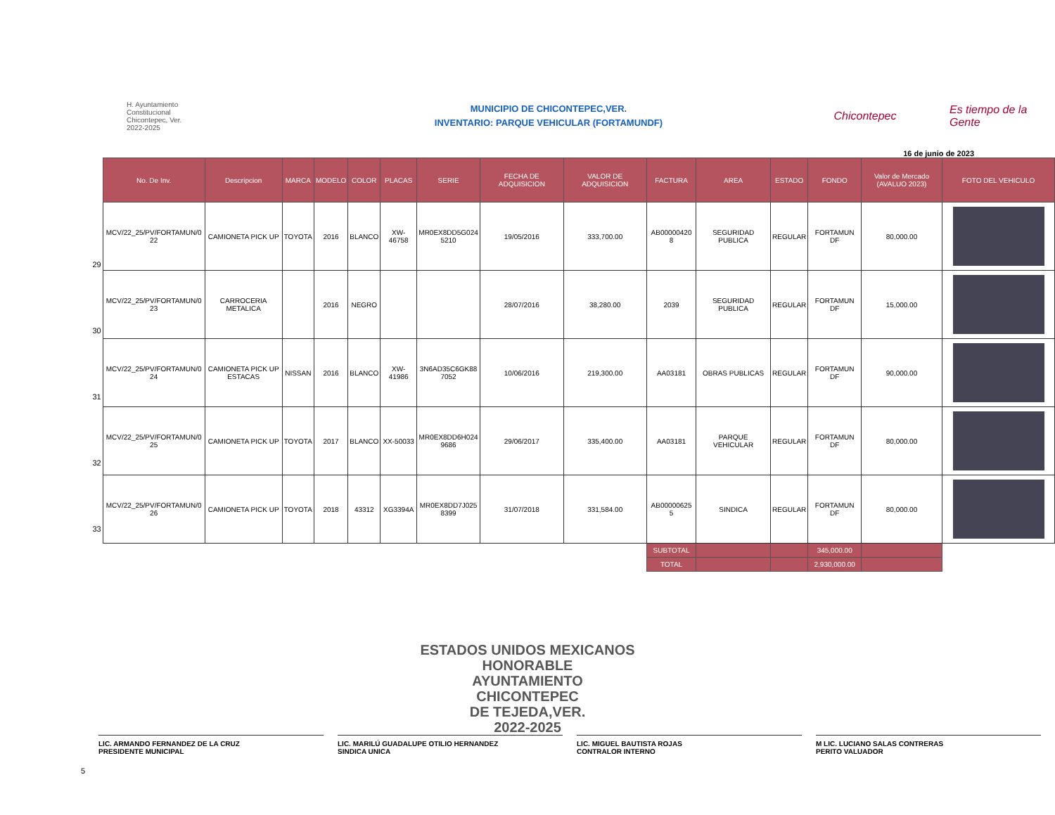H. Ayuntamiento
Constitucional
Chicontepec, Ver.
2022-2025
MUNICIPIO DE CHICONTEPEC,VER.
INVENTARIO: PARQUE VEHICULAR (FORTAMUNDF)
Chicontepec
Es tiempo de la Gente
16 de junio de 2023
29
30
31
32
33
| No. De Inv. | Descripcion | MARCA | MODELO | COLOR | PLACAS | SERIE | FECHA DE ADQUISICION | VALOR DE ADQUISICION | FACTURA | AREA | ESTADO | FONDO | Valor de Mercado (AVALUO 2023) | FOTO DEL VEHICULO |
| --- | --- | --- | --- | --- | --- | --- | --- | --- | --- | --- | --- | --- | --- | --- |
| MCV/22_25/PV/FORTAMUN/0 22 | CAMIONETA PICK UP | TOYOTA | 2016 | BLANCO | XW-46758 | MR0EX8DD5G024 5210 | 19/05/2016 | 333,700.00 | AB00000420 8 | SEGURIDAD PUBLICA | REGULAR | FORTAMUN DF | 80,000.00 | |
| MCV/22_25/PV/FORTAMUN/0 23 | CARROCERIA METALICA | | 2016 | NEGRO | | | 28/07/2016 | 38,280.00 | 2039 | SEGURIDAD PUBLICA | REGULAR | FORTAMUN DF | 15,000.00 | |
| MCV/22_25/PV/FORTAMUN/0 24 | CAMIONETA PICK UP ESTACAS | NISSAN | 2016 | BLANCO | XW-41986 | 3N6AD35C6GK88 7052 | 10/06/2016 | 219,300.00 | AA03181 | OBRAS PUBLICAS | REGULAR | FORTAMUN DF | 90,000.00 | |
| MCV/22_25/PV/FORTAMUN/0 25 | CAMIONETA PICK UP | TOYOTA | 2017 | BLANCO | XX-50033 | MR0EX8DD6H024 9686 | 29/06/2017 | 335,400.00 | AA03181 | PARQUE VEHICULAR | REGULAR | FORTAMUN DF | 80,000.00 | |
| MCV/22_25/PV/FORTAMUN/0 26 | CAMIONETA PICK UP | TOYOTA | 2018 | 43312 | XG3394A | MR0EX8DD7J025 8399 | 31/07/2018 | 331,584.00 | AB00000625 5 | SINDICA | REGULAR | FORTAMUN DF | 80,000.00 | |
| | | | | | | | | | SUBTOTAL | | | 345,000.00 | | |
| | | | | | | | | | TOTAL | | | 2,930,000.00 | | |
ESTADOS UNIDOS MEXICANOS
HONORABLE
AYUNTAMIENTO
CHICONTEPEC
DE TEJEDA,VER.
2022-2025
LIC. ARMANDO FERNANDEZ DE LA CRUZ
PRESIDENTE MUNICIPAL
LIC. MARILÚ GUADALUPE OTILIO HERNANDEZ
SINDICA UNICA
LIC. MIGUEL BAUTISTA ROJAS
CONTRALOR INTERNO
M LIC. LUCIANO SALAS CONTRERAS
PERITO VALUADOR
5